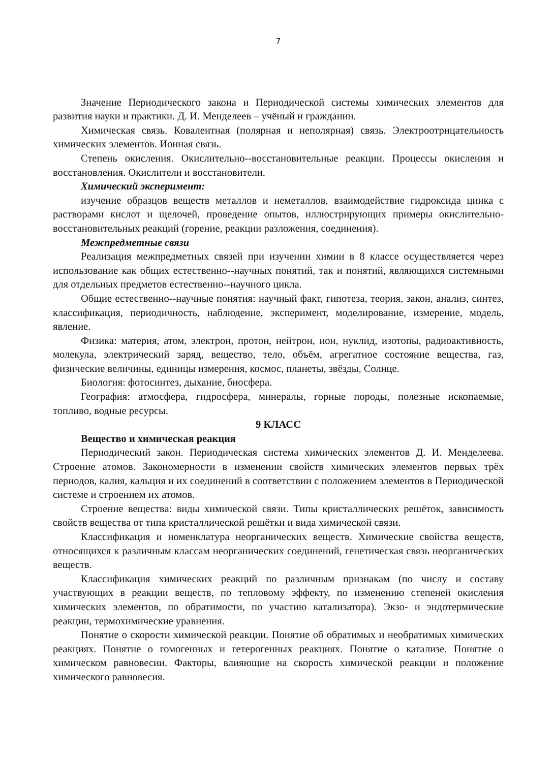7
Значение Периодического закона и Периодической системы химических элементов для развития науки и практики. Д. И. Менделеев – учёный и гражданин.
Химическая связь. Ковалентная (полярная и неполярная) связь. Электроотрицательность химических элементов. Ионная связь.
Степень окисления. Окислительно--восстановительные реакции. Процессы окисления и восстановления. Окислители и восстановители.
Химический эксперимент:
изучение образцов веществ металлов и неметаллов, взаимодействие гидроксида цинка с растворами кислот и щелочей, проведение опытов, иллюстрирующих примеры окислительно-восстановительных реакций (горение, реакции разложения, соединения).
Межпредметные связи
Реализация межпредметных связей при изучении химии в 8 классе осуществляется через использование как общих естественно--научных понятий, так и понятий, являющихся системными для отдельных предметов естественно--научного цикла.
Общие естественно--научные понятия: научный факт, гипотеза, теория, закон, анализ, синтез, классификация, периодичность, наблюдение, эксперимент, моделирование, измерение, модель, явление.
Физика: материя, атом, электрон, протон, нейтрон, ион, нуклид, изотопы, радиоактивность, молекула, электрический заряд, вещество, тело, объём, агрегатное состояние вещества, газ, физические величины, единицы измерения, космос, планеты, звёзды, Солнце.
Биология: фотосинтез, дыхание, биосфера.
География: атмосфера, гидросфера, минералы, горные породы, полезные ископаемые, топливо, водные ресурсы.
9 КЛАСС
Вещество и химическая реакция
Периодический закон. Периодическая система химических элементов Д. И. Менделеева. Строение атомов. Закономерности в изменении свойств химических элементов первых трёх периодов, калия, кальция и их соединений в соответствии с положением элементов в Периодической системе и строением их атомов.
Строение вещества: виды химической связи. Типы кристаллических решёток, зависимость свойств вещества от типа кристаллической решётки и вида химической связи.
Классификация и номенклатура неорганических веществ. Химические свойства веществ, относящихся к различным классам неорганических соединений, генетическая связь неорганических веществ.
Классификация химических реакций по различным признакам (по числу и составу участвующих в реакции веществ, по тепловому эффекту, по изменению степеней окисления химических элементов, по обратимости, по участию катализатора). Экзо- и эндотермические реакции, термохимические уравнения.
Понятие о скорости химической реакции. Понятие об обратимых и необратимых химических реакциях. Понятие о гомогенных и гетерогенных реакциях. Понятие о катализе. Понятие о химическом равновесии. Факторы, влияющие на скорость химической реакции и положение химического равновесия.